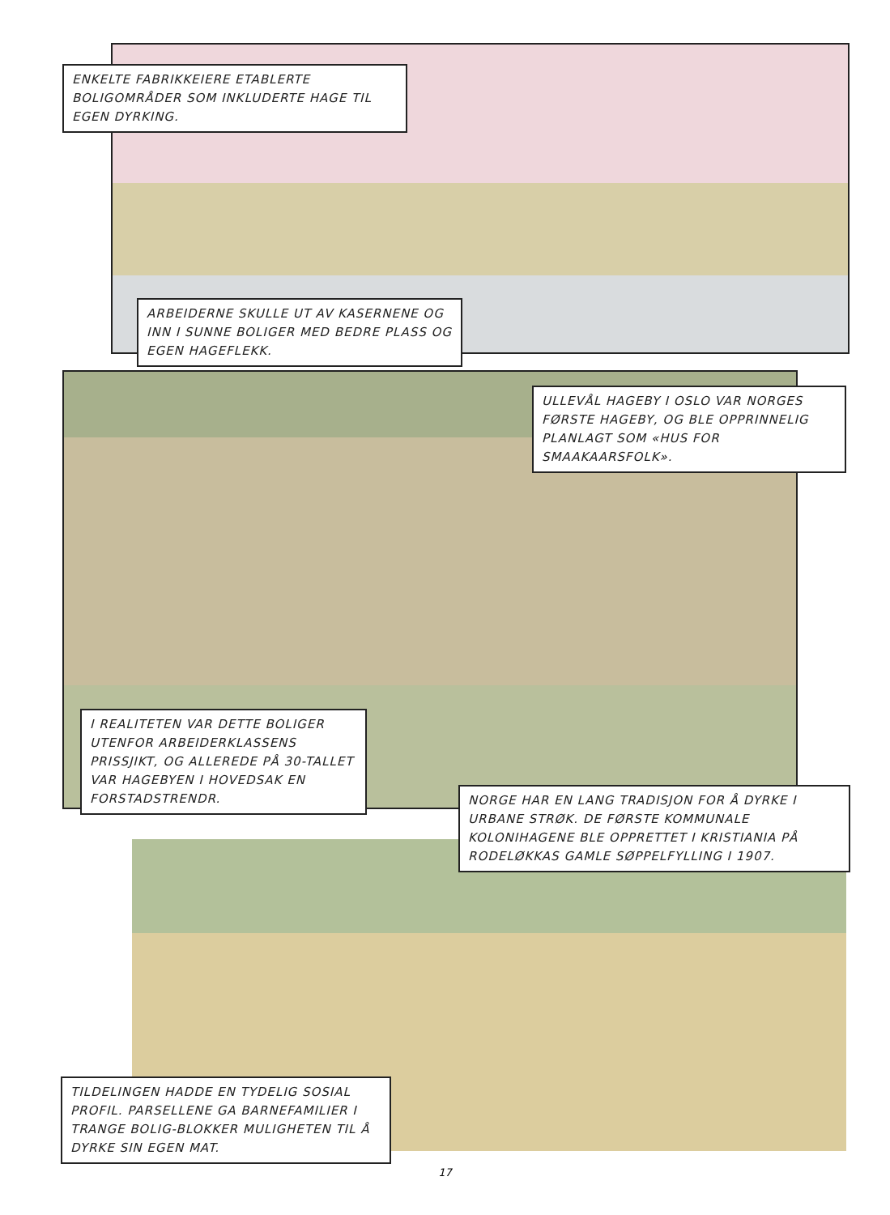ENKELTE FABRIKKEIERE ETABLERTE BOLIGOMRÅDER SOM INKLUDERTE HAGE TIL EGEN DYRKING.
ARBEIDERNE SKULLE UT AV KASERNENE OG INN I SUNNE BOLIGER MED BEDRE PLASS OG EGEN HAGEFLEKK.
ULLEVÅL HAGEBY I OSLO VAR NORGES FØRSTE HAGEBY, OG BLE OPPRINNELIG PLANLAGT SOM «HUS FOR SMAAKAARSFOLK».
I REALITETEN VAR DETTE BOLIGER UTENFOR ARBEIDERKLASSENS PRISSJIKT, OG ALLEREDE PÅ 30-TALLET VAR HAGEBYEN I HOVEDSAK EN FORSTADSTRENDR.
NORGE HAR EN LANG TRADISJON FOR Å DYRKE I URBANE STRØK. DE FØRSTE KOMMUNALE KOLONIHAGENE BLE OPPRETTET I KRISTIANIA PÅ RODELØKKAS GAMLE SØPPELFYLLING I 1907.
TILDELINGEN HADDE EN TYDELIG SOSIAL PROFIL. PARSELLENE GA BARNEFAMILIER I TRANGE BOLIG-BLOKKER MULIGHETEN TIL Å DYRKE SIN EGEN MAT.
17